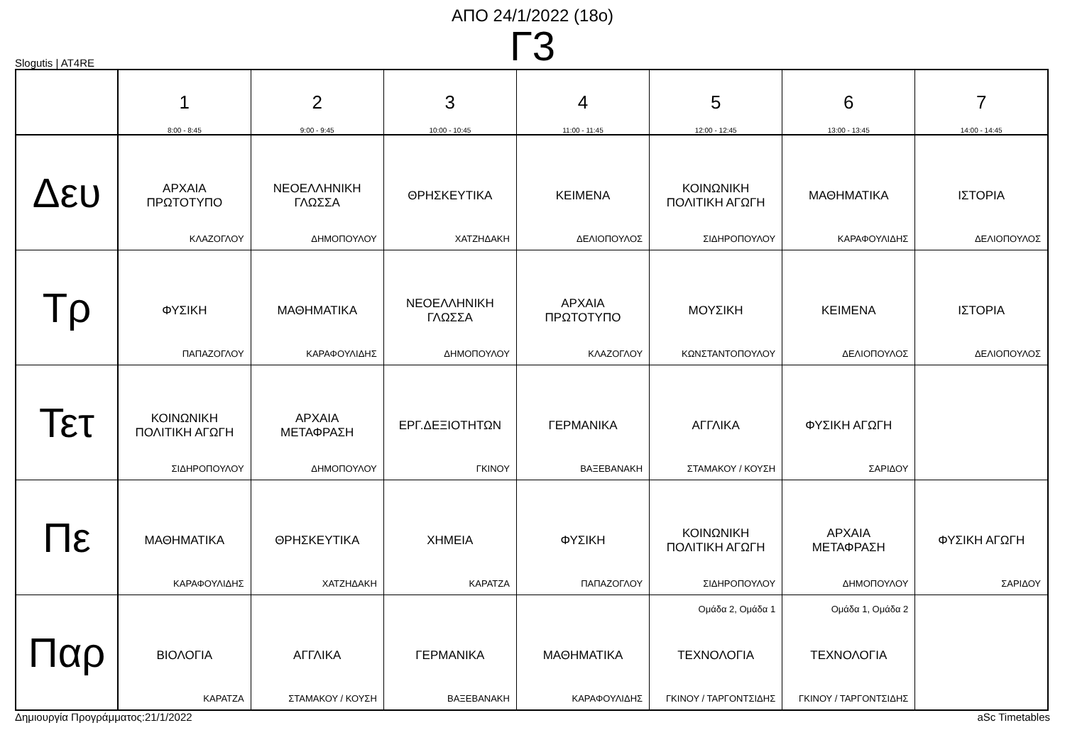ΑΠΟ 24/1/2022 (18ο)
Γ3
Slogutis | AT4RE
| | 1 8:00 - 8:45 | 2 9:00 - 9:45 | 3 10:00 - 10:45 | 4 11:00 - 11:45 | 5 12:00 - 12:45 | 6 13:00 - 13:45 | 7 14:00 - 14:45 |
| --- | --- | --- | --- | --- | --- | --- | --- |
| Δευ | ΑΡΧΑΙΑ ΠΡΩΤΟΤΥΠΟ ΚΛΑΖΟΓΛΟΥ | ΝΕΟΕΛΛΗΝΙΚΗ ΓΛΩΣΣΑ ΔΗΜΟΠΟΥΛΟΥ | ΘΡΗΣΚΕΥΤΙΚΑ ΧΑΤΖΗΔΑΚΗ | ΚΕΙΜΕΝΑ ΔΕΛΙΟΠΟΥΛΟΣ | ΚΟΙΝΩΝΙΚΗ ΠΟΛΙΤΙΚΗ ΑΓΩΓΗ ΣΙΔΗΡΟΠΟΥΛΟΥ | ΜΑΘΗΜΑΤΙΚΑ ΚΑΡΑΦΟΥΛΙΔΗΣ | ΙΣΤΟΡΙΑ ΔΕΛΙΟΠΟΥΛΟΣ |
| Τρ | ΦΥΣΙΚΗ ΠΑΠΑΖΟΓΛΟΥ | ΜΑΘΗΜΑΤΙΚΑ ΚΑΡΑΦΟΥΛΙΔΗΣ | ΝΕΟΕΛΛΗΝΙΚΗ ΓΛΩΣΣΑ ΔΗΜΟΠΟΥΛΟΥ | ΑΡΧΑΙΑ ΠΡΩΤΟΤΥΠΟ ΚΛΑΖΟΓΛΟΥ | ΜΟΥΣΙΚΗ ΚΩΝΣΤΑΝΤΟΠΟΥΛΟΥ | ΚΕΙΜΕΝΑ ΔΕΛΙΟΠΟΥΛΟΣ | ΙΣΤΟΡΙΑ ΔΕΛΙΟΠΟΥΛΟΣ |
| Τετ | ΚΟΙΝΩΝΙΚΗ ΠΟΛΙΤΙΚΗ ΑΓΩΓΗ ΣΙΔΗΡΟΠΟΥΛΟΥ | ΑΡΧΑΙΑ ΜΕΤΑΦΡΑΣΗ ΔΗΜΟΠΟΥΛΟΥ | ΕΡΓ.ΔΕΞΙΟΤΗΤΩΝ ΓΚΙΝΟΥ | ΓΕΡΜΑΝΙΚΑ ΒΑΞΕΒΑΝΑΚΗ | ΑΓΓΛΙΚΑ ΣΤΑΜΑΚΟΥ / ΚΟΥΣΗ | ΦΥΣΙΚΗ ΑΓΩΓΗ ΣΑΡΙΔΟΥ | |
| Πε | ΜΑΘΗΜΑΤΙΚΑ ΚΑΡΑΦΟΥΛΙΔΗΣ | ΘΡΗΣΚΕΥΤΙΚΑ ΧΑΤΖΗΔΑΚΗ | ΧΗΜΕΙΑ ΚΑΡΑΤΖΑ | ΦΥΣΙΚΗ ΠΑΠΑΖΟΓΛΟΥ | ΚΟΙΝΩΝΙΚΗ ΠΟΛΙΤΙΚΗ ΑΓΩΓΗ ΣΙΔΗΡΟΠΟΥΛΟΥ | ΑΡΧΑΙΑ ΜΕΤΑΦΡΑΣΗ ΔΗΜΟΠΟΥΛΟΥ | ΦΥΣΙΚΗ ΑΓΩΓΗ ΣΑΡΙΔΟΥ |
| Παρ | ΒΙΟΛΟΓΙΑ ΚΑΡΑΤΖΑ | ΑΓΓΛΙΚΑ ΣΤΑΜΑΚΟΥ / ΚΟΥΣΗ | ΓΕΡΜΑΝΙΚΑ ΒΑΞΕΒΑΝΑΚΗ | ΜΑΘΗΜΑΤΙΚΑ ΚΑΡΑΦΟΥΛΙΔΗΣ | Ομάδα 2, Ομάδα 1 ΤΕΧΝΟΛΟΓΙΑ ΓΚΙΝΟΥ / ΤΑΡΓΟΝΤΣΙΔΗΣ | Ομάδα 1, Ομάδα 2 ΤΕΧΝΟΛΟΓΙΑ ΓΚΙΝΟΥ / ΤΑΡΓΟΝΤΣΙΔΗΣ | |
Δημιουργία Προγράμματος:21/1/2022 aSc Timetables